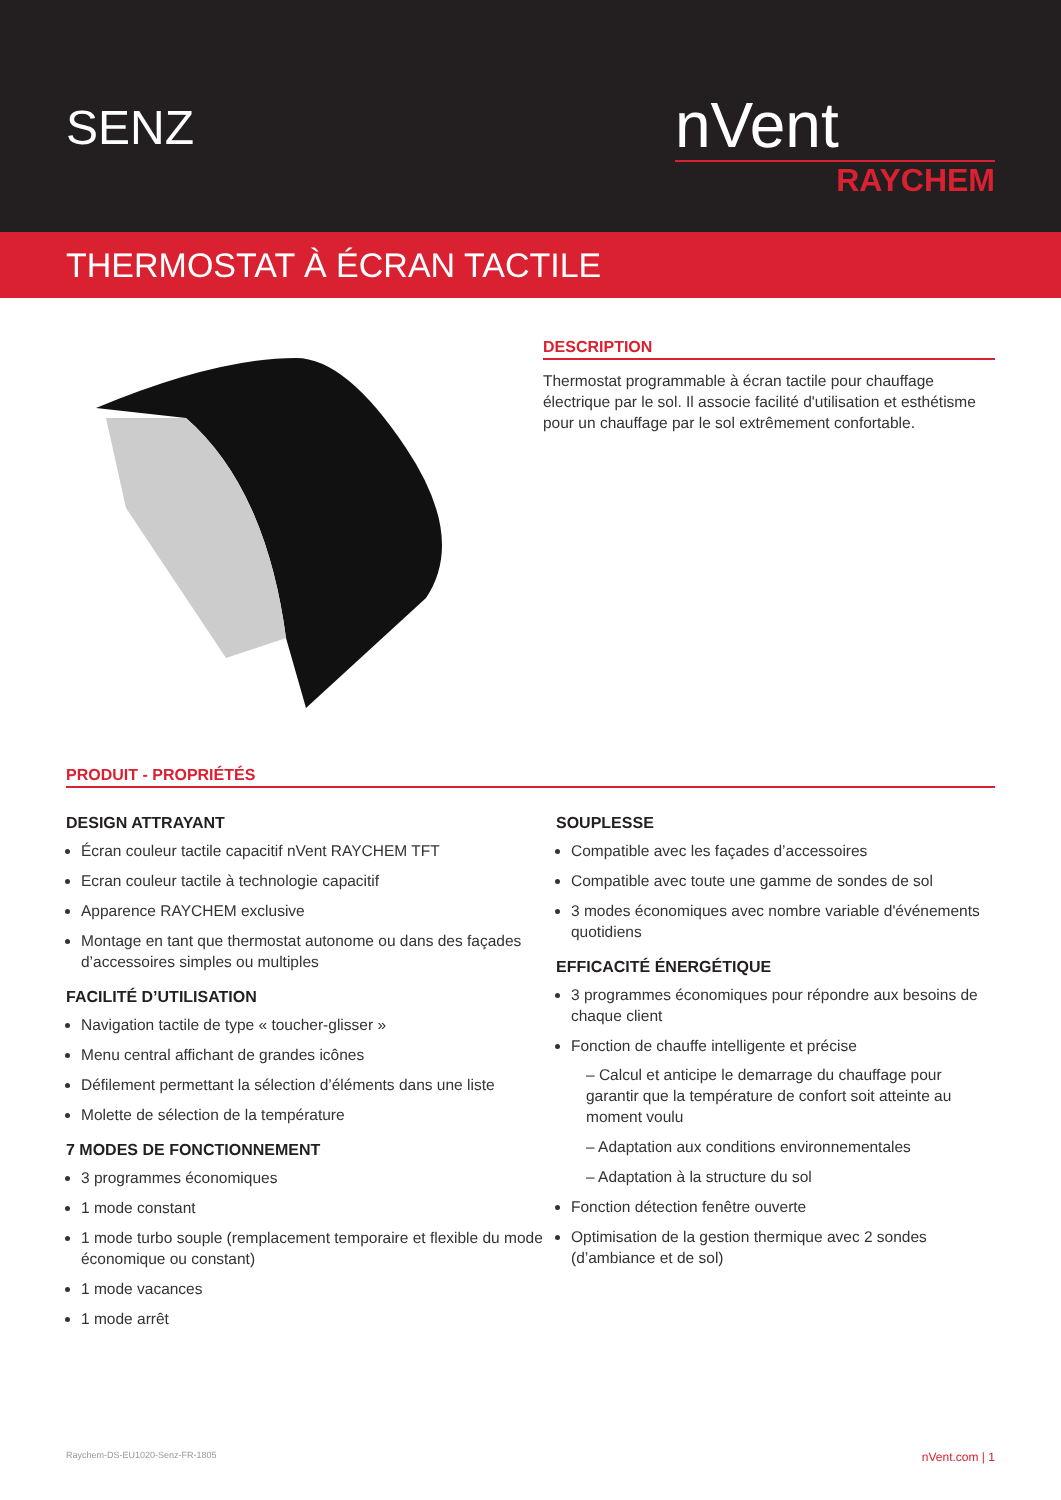SENZ
nVent
RAYCHEM
THERMOSTAT À ÉCRAN TACTILE
DESCRIPTION
Thermostat programmable à écran tactile pour chauffage électrique par le sol. Il associe facilité d'utilisation et esthétisme pour un chauffage par le sol extrêmement confortable.
PRODUIT - PROPRIÉTÉS
DESIGN ATTRAYANT
Écran couleur tactile capacitif nVent RAYCHEM TFT
Ecran couleur tactile à technologie capacitif
Apparence RAYCHEM exclusive
Montage en tant que thermostat autonome ou dans des façades d’accessoires simples ou multiples
FACILITÉ D’UTILISATION
Navigation tactile de type « toucher-glisser »
Menu central affichant de grandes icônes
Défilement permettant la sélection d’éléments dans une liste
Molette de sélection de la température
7 MODES DE FONCTIONNEMENT
3 programmes économiques
1 mode constant
1 mode turbo souple (remplacement temporaire et flexible du mode économique ou constant)
1 mode vacances
1 mode arrêt
SOUPLESSE
Compatible avec les façades d’accessoires
Compatible avec toute une gamme de sondes de sol
3 modes économiques avec nombre variable d'événements quotidiens
EFFICACITÉ ÉNERGÉTIQUE
3 programmes économiques pour répondre aux besoins de chaque client
Fonction de chauffe intelligente et précise
– Calcul et anticipe le demarrage du chauffage pour garantir que la température de confort soit atteinte au moment voulu
– Adaptation aux conditions environnementales
– Adaptation à la structure du sol
Fonction détection fenêtre ouverte
Optimisation de la gestion thermique avec 2 sondes (d’ambiance et de sol)
Raychem-DS-EU1020-Senz-FR-1805 nVent.com | 1